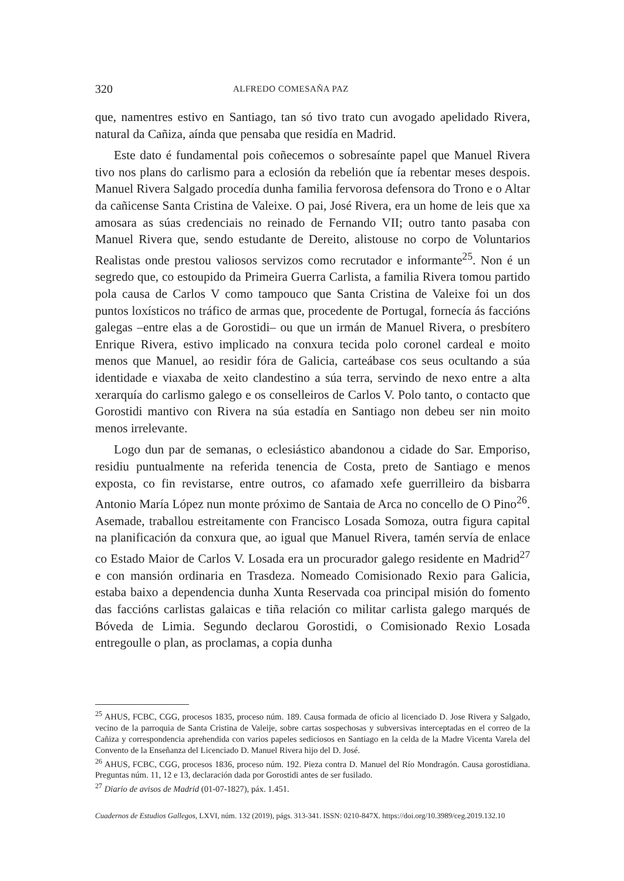320 ALFREDO COMESAÑA PAZ
que, namentres estivo en Santiago, tan só tivo trato cun avogado apelidado Rivera, natural da Cañiza, aínda que pensaba que residía en Madrid.
Este dato é fundamental pois coñecemos o sobresaínte papel que Manuel Rivera tivo nos plans do carlismo para a eclosión da rebelión que ía rebentar meses despois. Manuel Rivera Salgado procedía dunha familia fervorosa defensora do Trono e o Altar da cañicense Santa Cristina de Valeixe. O pai, José Rivera, era un home de leis que xa amosara as súas credenciais no reinado de Fernando VII; outro tanto pasaba con Manuel Rivera que, sendo estudante de Dereito, alistouse no corpo de Voluntarios Realistas onde prestou valiosos servizos como recrutador e informante<sup>25</sup>. Non é un segredo que, co estoupido da Primeira Guerra Carlista, a familia Rivera tomou partido pola causa de Carlos V como tampouco que Santa Cristina de Valeixe foi un dos puntos loxísticos no tráfico de armas que, procedente de Portugal, fornecía ás faccións galegas –entre elas a de Gorostidi– ou que un irmán de Manuel Rivera, o presbítero Enrique Rivera, estivo implicado na conxura tecida polo coronel cardeal e moito menos que Manuel, ao residir fóra de Galicia, carteábase cos seus ocultando a súa identidade e viaxaba de xeito clandestino a súa terra, servindo de nexo entre a alta xerarquía do carlismo galego e os conselleiros de Carlos V. Polo tanto, o contacto que Gorostidi mantivo con Rivera na súa estadía en Santiago non debeu ser nin moito menos irrelevante.
Logo dun par de semanas, o eclesiástico abandonou a cidade do Sar. Emporiso, residiu puntualmente na referida tenencia de Costa, preto de Santiago e menos exposta, co fin revistarse, entre outros, co afamado xefe guerrilleiro da bisbarra Antonio María López nun monte próximo de Santaia de Arca no concello de O Pino<sup>26</sup>. Asemade, traballou estreitamente con Francisco Losada Somoza, outra figura capital na planificación da conxura que, ao igual que Manuel Rivera, tamén servía de enlace co Estado Maior de Carlos V. Losada era un procurador galego residente en Madrid<sup>27</sup> e con mansión ordinaria en Trasdeza. Nomeado Comisionado Rexio para Galicia, estaba baixo a dependencia dunha Xunta Reservada coa principal misión do fomento das faccións carlistas galaicas e tiña relación co militar carlista galego marqués de Bóveda de Limia. Segundo declarou Gorostidi, o Comisionado Rexio Losada entregoulle o plan, as proclamas, a copia dunha
<sup>25</sup> AHUS, FCBC, CGG, procesos 1835, proceso núm. 189. Causa formada de oficio al licenciado D. Jose Rivera y Salgado, vecino de la parroquia de Santa Cristina de Valeije, sobre cartas sospechosas y subversivas interceptadas en el correo de la Cañiza y correspondencia aprehendida con varios papeles sediciosos en Santiago en la celda de la Madre Vicenta Varela del Convento de la Enseñanza del Licenciado D. Manuel Rivera hijo del D. José.
<sup>26</sup> AHUS, FCBC, CGG, procesos 1836, proceso núm. 192. Pieza contra D. Manuel del Río Mondragón. Causa gorostidiana. Preguntas núm. 11, 12 e 13, declaración dada por Gorostidi antes de ser fusilado.
<sup>27</sup> Diario de avisos de Madrid (01-07-1827), páx. 1.451.
Cuadernos de Estudios Gallegos, LXVI, núm. 132 (2019), págs. 313-341. ISSN: 0210-847X. https://doi.org/10.3989/ceg.2019.132.10